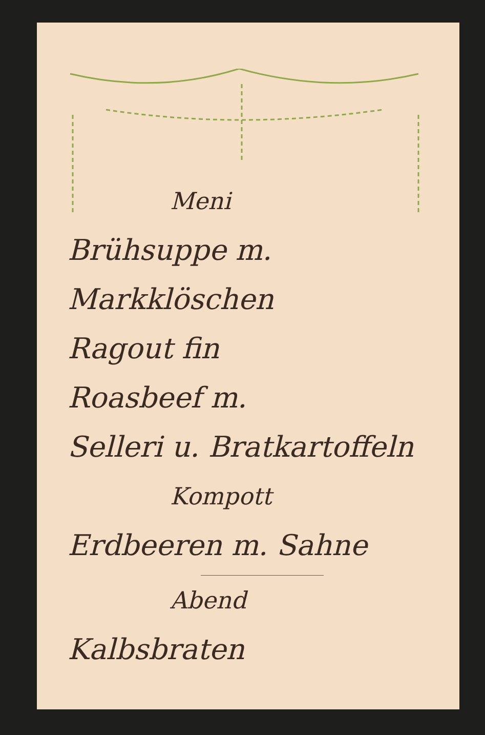Meni
Brühsuppe m.
Markklöschen
Ragout fin
Roasbeef m.
Selleri u. Bratkartoffeln
Kompott
Erdbeeren m. Sahne
Abend
Kalbsbraten